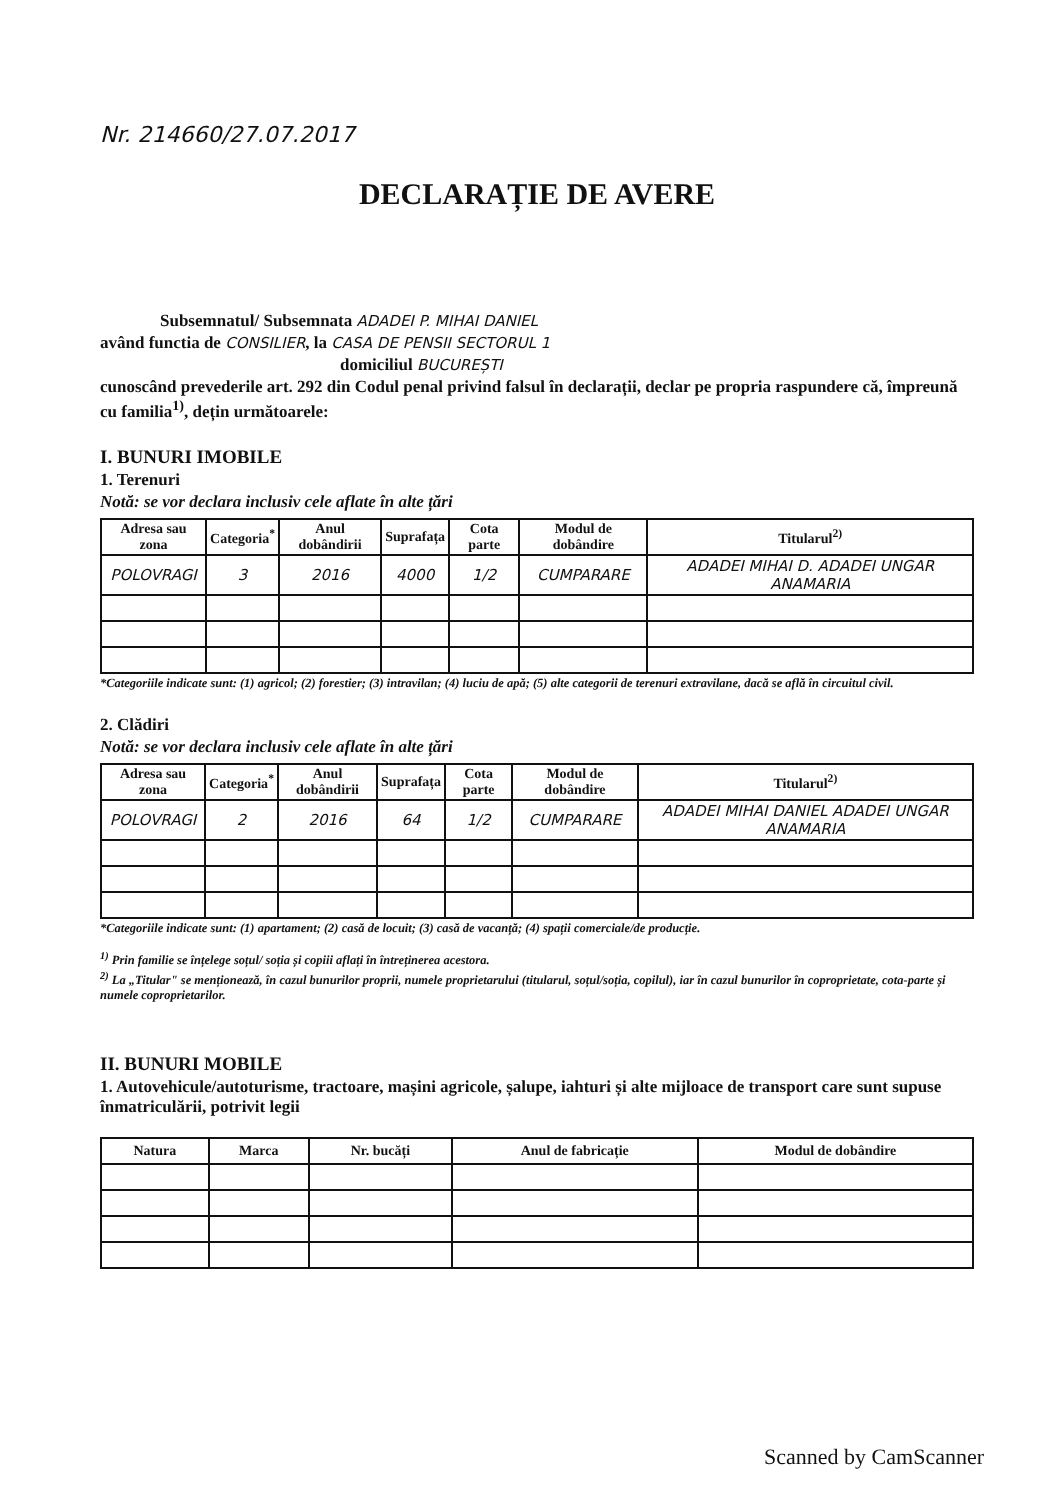Nr. 214660/27.07.2017
DECLARAȚIE DE AVERE
Subsemnatul/ Subsemnata ADADEI P. MIHAI DANIEL
având functia de CONSILIER, la CASA DE PENSII SECTORUL 1
domiciliul BUCUREȘTI
cunoscând prevederile art. 292 din Codul penal privind falsul în declarații, declar pe propria raspundere că, împreună cu familia<sup>1)</sup>, dețin următoarele:
I. BUNURI IMOBILE
1. Terenuri
Notă: se vor declara inclusiv cele aflate în alte țări
| Adresa sau zona | Categoria<sup>*</sup> | Anul dobândirii | Suprafața | Cota parte | Modul de dobândire | Titularul<sup>2)</sup> |
| --- | --- | --- | --- | --- | --- | --- |
| POLOVRAGI | 3 | 2016 | 4000 | 1/2 | CUMPARARE | ADADEI MIHAI D. ADADEI UNGAR ANAMARIA |
*Categoriile indicate sunt: (1) agricol; (2) forestier; (3) intravilan; (4) luciu de apă; (5) alte categorii de terenuri extravilane, dacă se află în circuitul civil.
2. Clădiri
Notă: se vor declara inclusiv cele aflate în alte țări
| Adresa sau zona | Categoria<sup>*</sup> | Anul dobândirii | Suprafața | Cota parte | Modul de dobândire | Titularul<sup>2)</sup> |
| --- | --- | --- | --- | --- | --- | --- |
| POLOVRAGI | 2 | 2016 | 64 | 1/2 | CUMPARARE | ADADEI MIHAI DANIEL ADADEI UNGAR ANAMARIA |
*Categoriile indicate sunt: (1) apartament; (2) casă de locuit; (3) casă de vacanță; (4) spații comerciale/de producție.
<sup>1)</sup> Prin familie se înțelege soțul/ soția și copiii aflați în întreținerea acestora.
<sup>2)</sup> La „Titular" se menționează, în cazul bunurilor proprii, numele proprietarului (titularul, soțul/soția, copilul), iar în cazul bunurilor în coproprietate, cota-parte și numele coproprietarilor.
II. BUNURI MOBILE
1. Autovehicule/autoturisme, tractoare, mașini agricole, șalupe, iahturi și alte mijloace de transport care sunt supuse înmatriculării, potrivit legii
| Natura | Marca | Nr. bucăți | Anul de fabricație | Modul de dobândire |
| --- | --- | --- | --- | --- |
Scanned by CamScanner